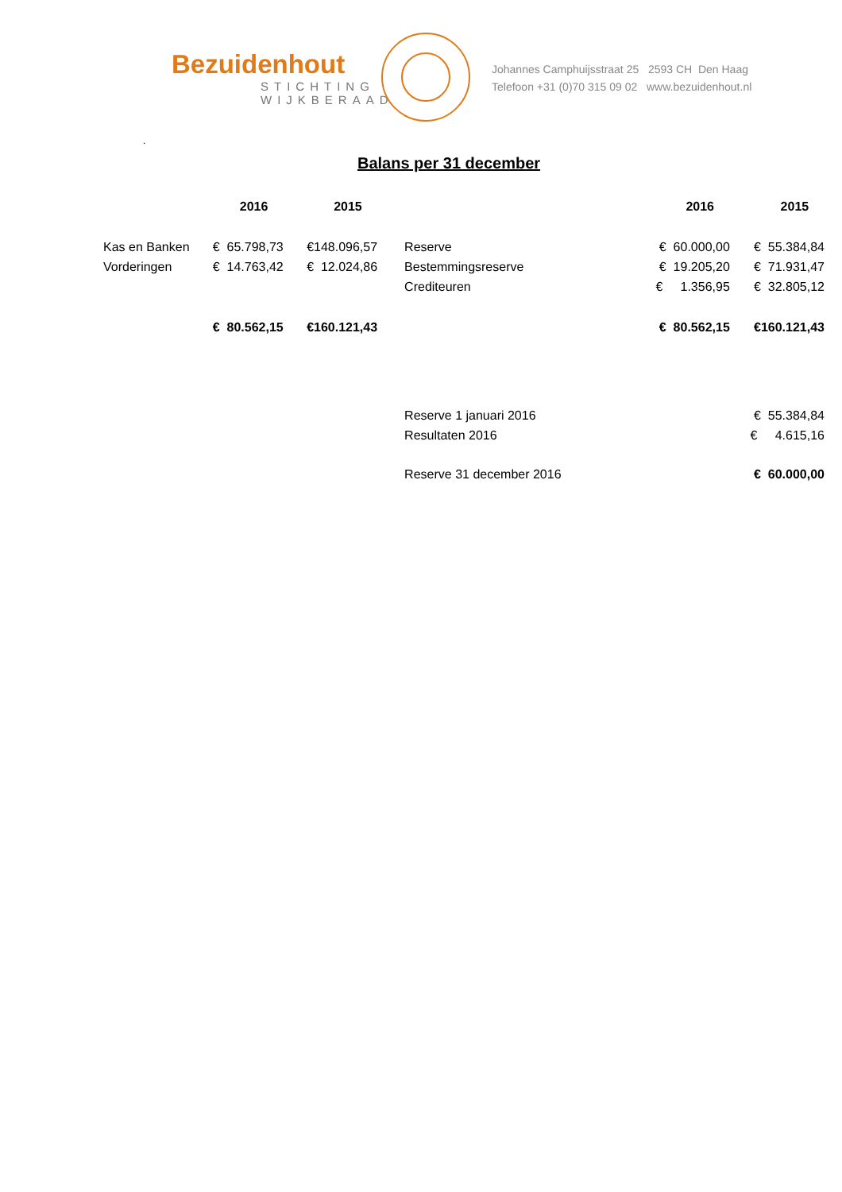Bezuidenhout
STICHTING
WIJKBERAAD
Johannes Camphuijsstraat 25 2593 CH Den Haag
Telefoon +31 (0)70 315 09 02 www.bezuidenhout.nl
.
Balans per 31 december
| | 2016 | 2015 | | | 2016 | 2015 |
| --- | --- | --- | --- | --- | --- | --- |
| Kas en Banken | € 65.798,73 | €148.096,57 | Reserve | | € 60.000,00 | € 55.384,84 |
| Vorderingen | € 14.763,42 | € 12.024,86 | Bestemmingsreserve | | € 19.205,20 | € 71.931,47 |
| | | | Crediteuren | | € 1.356,95 | € 32.805,12 |
| | € 80.562,15 | €160.121,43 | | | € 80.562,15 | €160.121,43 |
| | | | Reserve 1 januari 2016 | | | € 55.384,84 |
| | | | Resultaten 2016 | | | € 4.615,16 |
| | | | Reserve 31 december 2016 | | | € 60.000,00 |